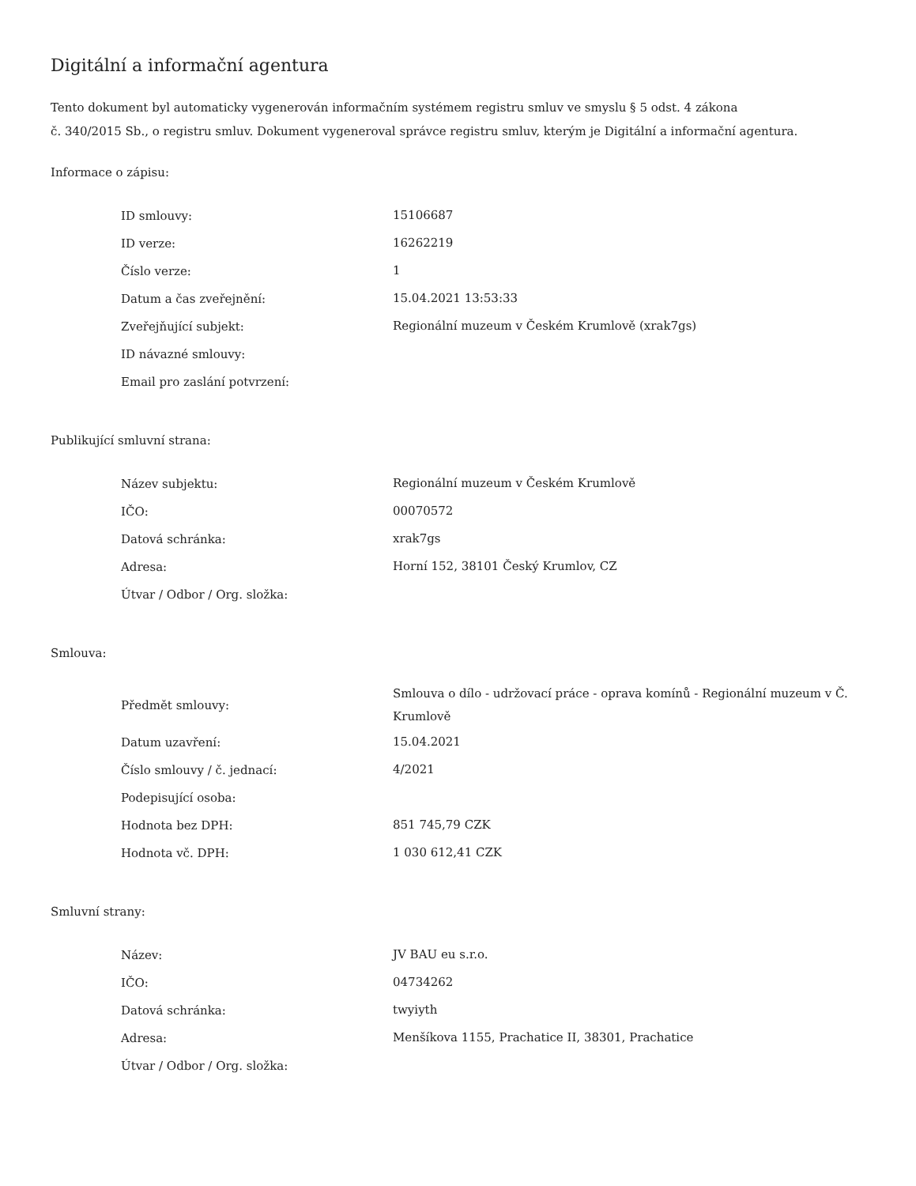Digitální a informační agentura
Tento dokument byl automaticky vygenerován informačním systémem registru smluv ve smyslu § 5 odst. 4 zákona
č. 340/2015 Sb., o registru smluv. Dokument vygeneroval správce registru smluv, kterým je Digitální a informační agentura.
Informace o zápisu:
| ID smlouvy: | 15106687 |
| ID verze: | 16262219 |
| Číslo verze: | 1 |
| Datum a čas zveřejnění: | 15.04.2021 13:53:33 |
| Zveřejňující subjekt: | Regionální muzeum v Českém Krumlově (xrak7gs) |
| ID návazné smlouvy: | |
| Email pro zaslání potvrzení: | |
Publikující smluvní strana:
| Název subjektu: | Regionální muzeum v Českém Krumlově |
| IČO: | 00070572 |
| Datová schránka: | xrak7gs |
| Adresa: | Horní 152, 38101 Český Krumlov, CZ |
| Útvar / Odbor / Org. složka: | |
Smlouva:
| Předmět smlouvy: | Smlouva o dílo - udržovací práce - oprava komínů - Regionální muzeum v Č. Krumlově |
| Datum uzavření: | 15.04.2021 |
| Číslo smlouvy / č. jednací: | 4/2021 |
| Podepisující osoba: | |
| Hodnota bez DPH: | 851 745,79 CZK |
| Hodnota vč. DPH: | 1 030 612,41 CZK |
Smluvní strany:
| Název: | JV BAU eu s.r.o. |
| IČO: | 04734262 |
| Datová schránka: | twyiyth |
| Adresa: | Menšíkova 1155, Prachatice II, 38301, Prachatice |
| Útvar / Odbor / Org. složka: | |